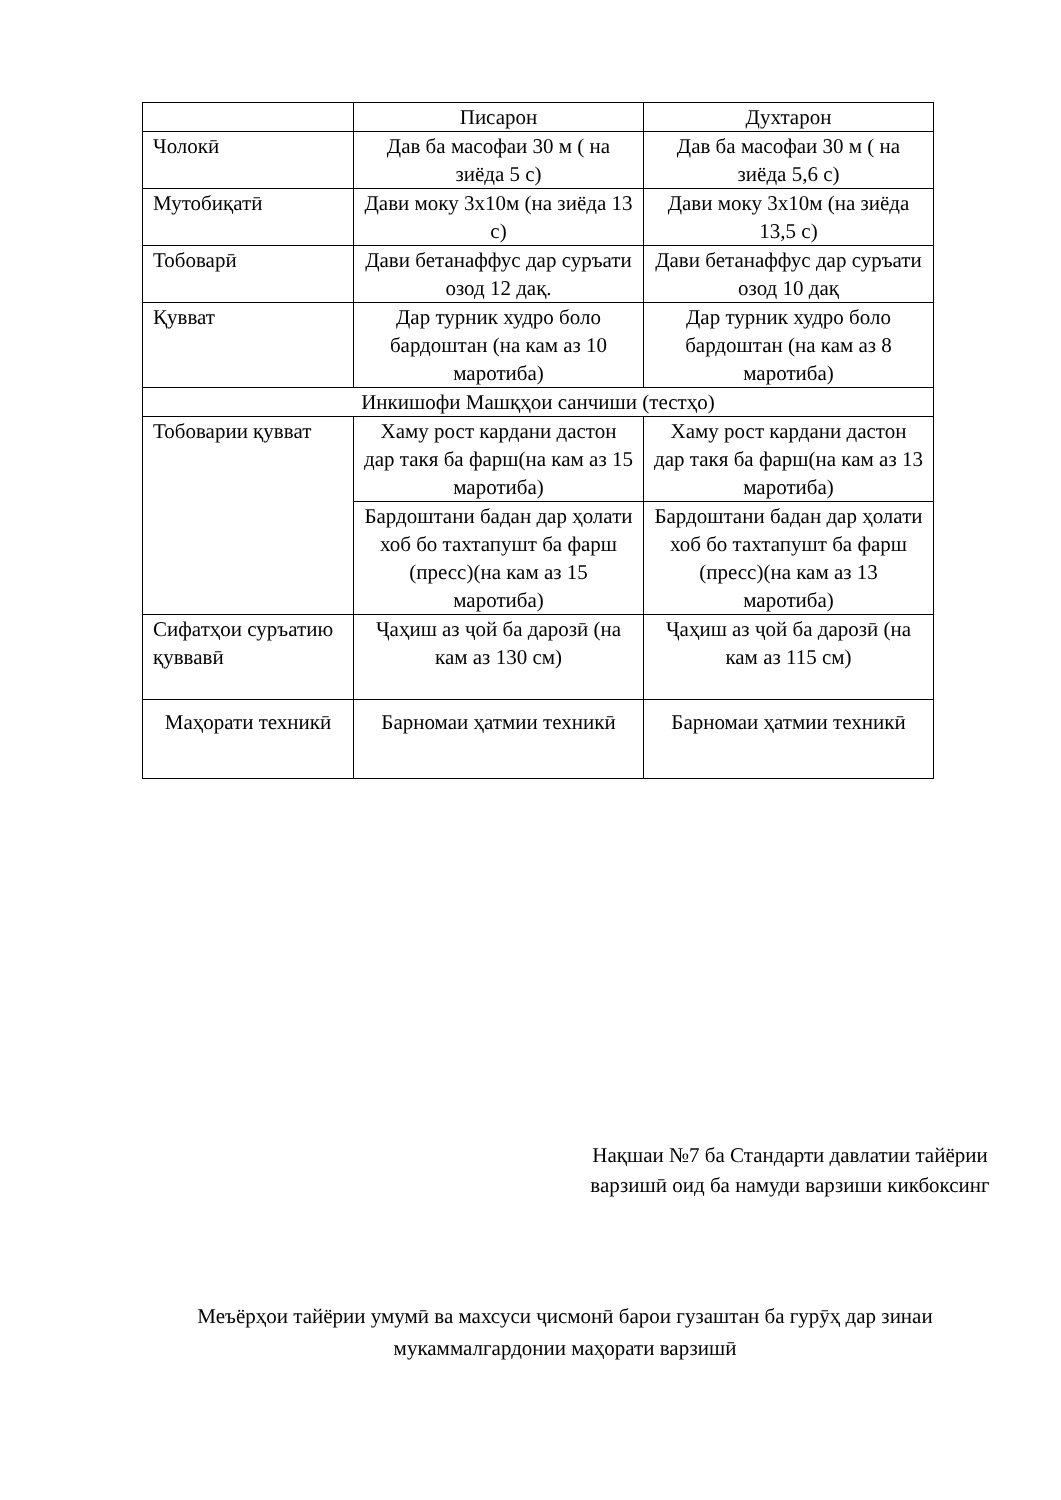| | Писарон | Духтарон |
| Чолокӣ | Дав ба масофаи 30 м ( на зиёда 5 с) | Дав ба масофаи 30 м ( на зиёда 5,6 с) |
| Мутобиқатӣ | Дави моку 3х10м (на зиёда 13 с) | Дави моку 3х10м (на зиёда 13,5 с) |
| Тобоварӣ | Дави бетанаффус дар суръати озод 12 дақ. | Дави бетанаффус дар суръати озод 10 дақ |
| Қувват | Дар турник худро боло бардоштан (на кам аз 10 маротиба) | Дар турник худро боло бардоштан (на кам аз 8 маротиба) |
| Инкишофи Машқҳои санчиши (тестҳо) | | |
| Тобоварии қувват | Хаму рост кардани дастон дар такя ба фарш(на кам аз 15 маротиба) | Хаму рост кардани дастон дар такя ба фарш(на кам аз 13 маротиба) |
| | Бардоштани бадан дар ҳолати хоб бо тахтапушт ба фарш (пресс)(на кам аз 15 маротиба) | Бардоштани бадан дар ҳолати хоб бо тахтапушт ба фарш (пресс)(на кам аз 13 маротиба) |
| Сифатҳои суръатию қуввавӣ | Ҷаҳиш аз ҷой ба дарозӣ (на кам аз 130 см) | Ҷаҳиш аз ҷой ба дарозӣ (на кам аз 115 см) |
| Маҳорати техникӣ | Барномаи ҳатмии техникӣ | Барномаи ҳатмии техникӣ |
Нақшаи №7 ба Стандарти давлатии тайёрии варзишӣ оид ба намуди варзиши кикбоксинг
Меъёрҳои тайёрии умумӣ ва махсуси ҷисмонӣ барои гузаштан ба гурӯҳ дар зинаи мукаммалгардонии маҳорати варзишӣ